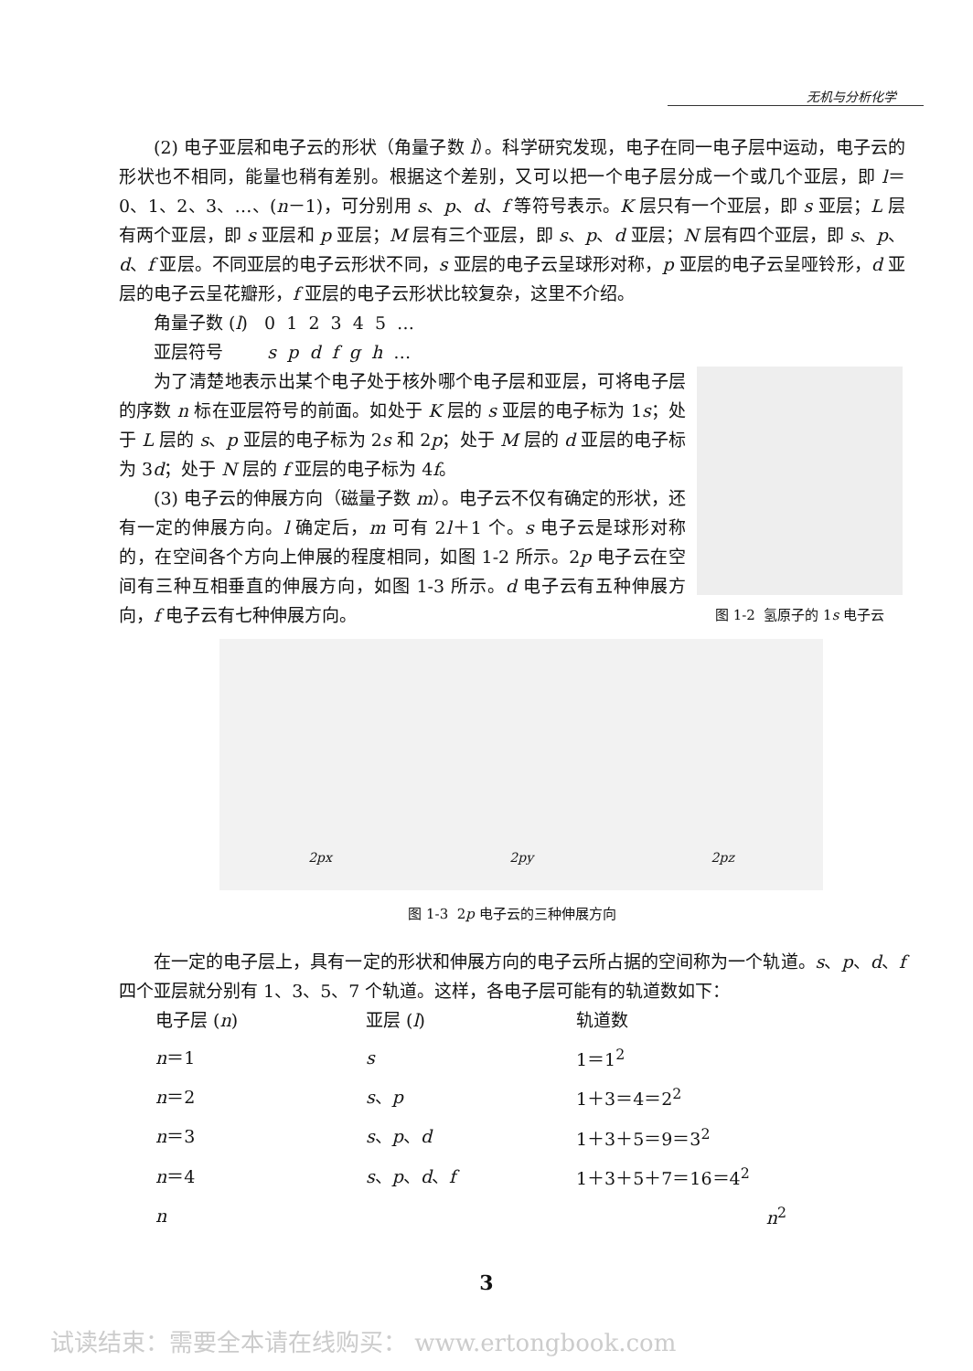无机与分析化学
(2) 电子亚层和电子云的形状（角量子数 l）。科学研究发现，电子在同一电子层中运动，电子云的形状也不相同，能量也稍有差别。根据这个差别，又可以把一个电子层分成一个或几个亚层，即 l＝0、1、2、3、…、(n－1)，可分别用 s、p、d、f 等符号表示。K 层只有一个亚层，即 s 亚层；L 层有两个亚层，即 s 亚层和 p 亚层；M 层有三个亚层，即 s、p、d 亚层；N 层有四个亚层，即 s、p、d、f 亚层。不同亚层的电子云形状不同，s 亚层的电子云呈球形对称，p 亚层的电子云呈哑铃形，d 亚层的电子云呈花瓣形，f 亚层的电子云形状比较复杂，这里不介绍。
角量子数 (l) 0 1 2 3 4 5 …
亚层符号 s p d f g h …
为了清楚地表示出某个电子处于核外哪个电子层和亚层，可将电子层的序数 n 标在亚层符号的前面。如处于 K 层的 s 亚层的电子标为 1s；处于 L 层的 s、p 亚层的电子标为 2s 和 2p；处于 M 层的 d 亚层的电子标为 3d；处于 N 层的 f 亚层的电子标为 4f。
(3) 电子云的伸展方向（磁量子数 m）。电子云不仅有确定的形状，还有一定的伸展方向。l 确定后，m 可有 2l＋1 个。s 电子云是球形对称的，在空间各个方向上伸展的程度相同，如图 1-2 所示。2p 电子云在空间有三种互相垂直的伸展方向，如图 1-3 所示。d 电子云有五种伸展方向，f 电子云有七种伸展方向。
图 1-2 氢原子的 1s 电子云
2px 2py 2pz
图 1-3 2p 电子云的三种伸展方向
在一定的电子层上，具有一定的形状和伸展方向的电子云所占据的空间称为一个轨道。s、p、d、f 四个亚层就分别有 1、3、5、7 个轨道。这样，各电子层可能有的轨道数如下：
| 电子层 ( n ) | 亚层 ( l ) | 轨道数 |
| n ＝1 | s | 1＝1<sup>2</sup> |
| n ＝2 | s 、 p | 1＋3＝4＝2<sup>2</sup> |
| n ＝3 | s 、 p 、 d | 1＋3＋5＝9＝3<sup>2</sup> |
| n ＝4 | s 、 p 、 d 、 f | 1＋3＋5＋7＝16＝4<sup>2</sup> |
| n | | n<sup>2</sup> |
3
试读结束：需要全本请在线购买： www.ertongbook.com